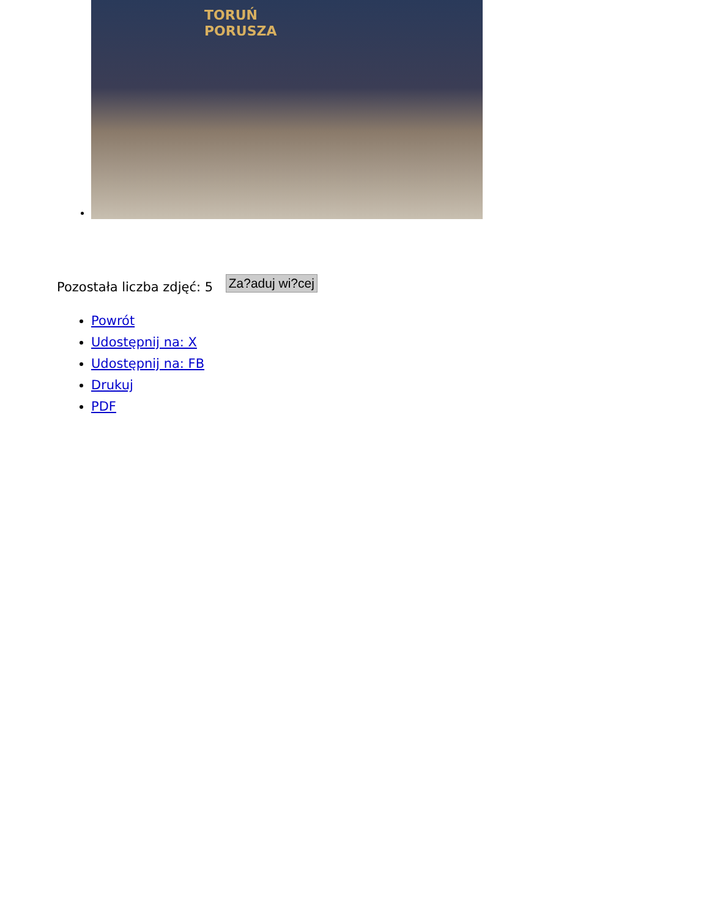TORUŃ
PORUSZA
Pozostała liczba zdjęć: 5 Za?aduj wi?cej
Powrót
Udostępnij na: X
Udostępnij na: FB
Drukuj
PDF